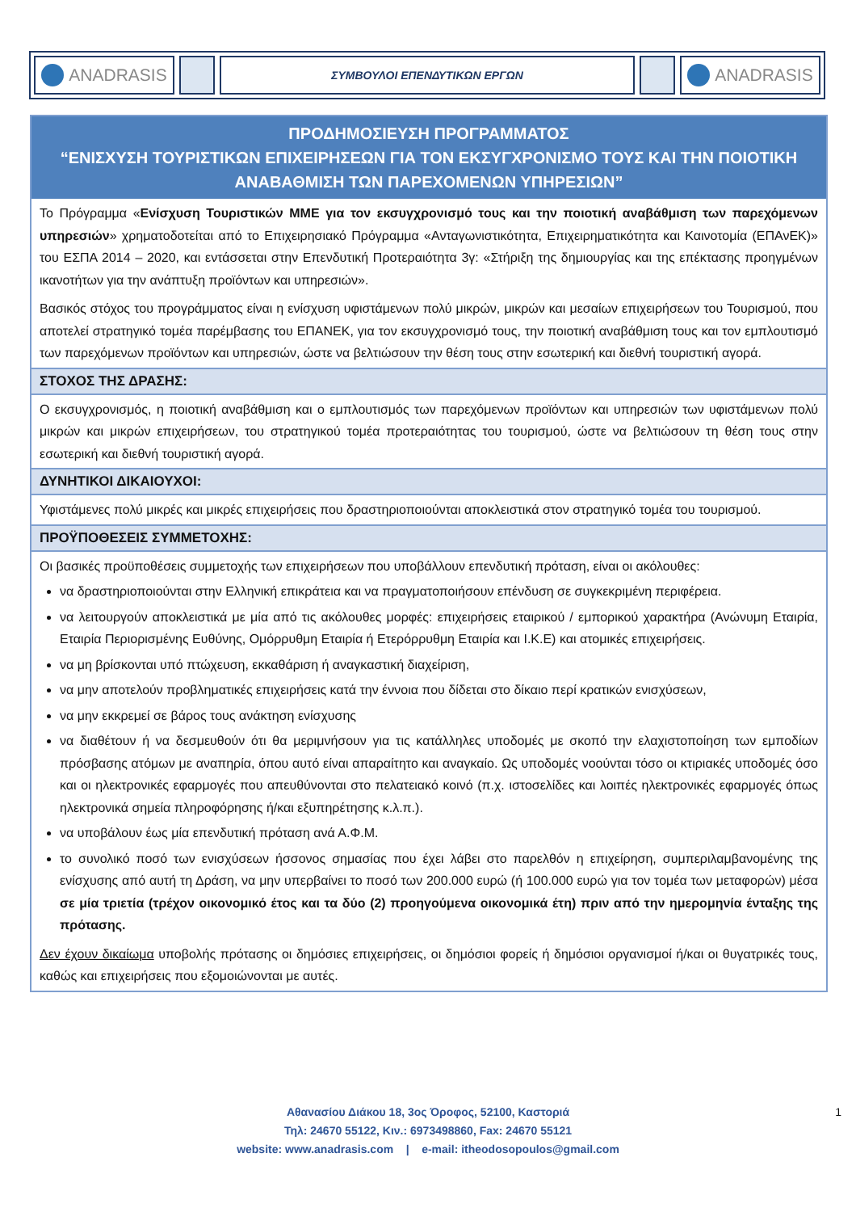ANADRASIS
ΣΥΜΒΟΥΛΟΙ ΕΠΕΝΔΥΤΙΚΩΝ ΕΡΓΩΝ
ANADRASIS
ΠΡΟΔΗΜΟΣΙΕΥΣΗ ΠΡΟΓΡΑΜΜΑΤΟΣ
“ΕΝΙΣΧΥΣΗ ΤΟΥΡΙΣΤΙΚΩΝ ΕΠΙΧΕΙΡΗΣΕΩΝ ΓΙΑ ΤΟΝ ΕΚΣΥΓΧΡΟΝΙΣΜΟ ΤΟΥΣ ΚΑΙ ΤΗΝ ΠΟΙΟΤΙΚΗ ΑΝΑΒΑΘΜΙΣΗ ΤΩΝ ΠΑΡΕΧΟΜΕΝΩΝ ΥΠΗΡΕΣΙΩΝ”
Το Πρόγραμμα «Ενίσχυση Τουριστικών ΜΜΕ για τον εκσυγχρονισμό τους και την ποιοτική αναβάθμιση των παρεχόμενων υπηρεσιών» χρηματοδοτείται από το Επιχειρησιακό Πρόγραμμα «Ανταγωνιστικότητα, Επιχειρηματικότητα και Καινοτομία (ΕΠΑνΕΚ)» του ΕΣΠΑ 2014 – 2020, και εντάσσεται στην Επενδυτική Προτεραιότητα 3γ: «Στήριξη της δημιουργίας και της επέκτασης προηγμένων ικανοτήτων για την ανάπτυξη προϊόντων και υπηρεσιών».
Βασικός στόχος του προγράμματος είναι η ενίσχυση υφιστάμενων πολύ μικρών, μικρών και μεσαίων επιχειρήσεων του Τουρισμού, που αποτελεί στρατηγικό τομέα παρέμβασης του ΕΠΑΝΕΚ, για τον εκσυγχρονισμό τους, την ποιοτική αναβάθμιση τους και τον εμπλουτισμό των παρεχόμενων προϊόντων και υπηρεσιών, ώστε να βελτιώσουν την θέση τους στην εσωτερική και διεθνή τουριστική αγορά.
ΣΤΟΧΟΣ ΤΗΣ ΔΡΑΣΗΣ:
Ο εκσυγχρονισμός, η ποιοτική αναβάθμιση και ο εμπλουτισμός των παρεχόμενων προϊόντων και υπηρεσιών των υφιστάμενων πολύ μικρών και μικρών επιχειρήσεων, του στρατηγικού τομέα προτεραιότητας του τουρισμού, ώστε να βελτιώσουν τη θέση τους στην εσωτερική και διεθνή τουριστική αγορά.
ΔΥΝΗΤΙΚΟΙ ΔΙΚΑΙΟΥΧΟΙ:
Υφιστάμενες πολύ μικρές και μικρές επιχειρήσεις που δραστηριοποιούνται αποκλειστικά στον στρατηγικό τομέα του τουρισμού.
ΠΡΟΫΠΟΘΕΣΕΙΣ ΣΥΜΜΕΤΟΧΗΣ:
Οι βασικές προϋποθέσεις συμμετοχής των επιχειρήσεων που υποβάλλουν επενδυτική πρόταση, είναι οι ακόλουθες:
να δραστηριοποιούνται στην Ελληνική επικράτεια και να πραγματοποιήσουν επένδυση σε συγκεκριμένη περιφέρεια.
να λειτουργούν αποκλειστικά με μία από τις ακόλουθες μορφές: επιχειρήσεις εταιρικού / εμπορικού χαρακτήρα (Ανώνυμη Εταιρία, Εταιρία Περιορισμένης Ευθύνης, Ομόρρυθμη Εταιρία ή Ετερόρρυθμη Εταιρία και Ι.Κ.Ε) και ατομικές επιχειρήσεις.
να μη βρίσκονται υπό πτώχευση, εκκαθάριση ή αναγκαστική διαχείριση,
να μην αποτελούν προβληματικές επιχειρήσεις κατά την έννοια που δίδεται στο δίκαιο περί κρατικών ενισχύσεων,
να μην εκκρεμεί σε βάρος τους ανάκτηση ενίσχυσης
να διαθέτουν ή να δεσμευθούν ότι θα μεριμνήσουν για τις κατάλληλες υποδομές με σκοπό την ελαχιστοποίηση των εμποδίων πρόσβασης ατόμων με αναπηρία, όπου αυτό είναι απαραίτητο και αναγκαίο. Ως υποδομές νοούνται τόσο οι κτιριακές υποδομές όσο και οι ηλεκτρονικές εφαρμογές που απευθύνονται στο πελατειακό κοινό (π.χ. ιστοσελίδες και λοιπές ηλεκτρονικές εφαρμογές όπως ηλεκτρονικά σημεία πληροφόρησης ή/και εξυπηρέτησης κ.λ.π.).
να υποβάλουν έως μία επενδυτική πρόταση ανά Α.Φ.Μ.
το συνολικό ποσό των ενισχύσεων ήσσονος σημασίας που έχει λάβει στο παρελθόν η επιχείρηση, συμπεριλαμβανομένης της ενίσχυσης από αυτή τη Δράση, να μην υπερβαίνει το ποσό των 200.000 ευρώ (ή 100.000 ευρώ για τον τομέα των μεταφορών) μέσα σε μία τριετία (τρέχον οικονομικό έτος και τα δύο (2) προηγούμενα οικονομικά έτη) πριν από την ημερομηνία ένταξης της πρότασης.
Δεν έχουν δικαίωμα υποβολής πρότασης οι δημόσιες επιχειρήσεις, οι δημόσιοι φορείς ή δημόσιοι οργανισμοί ή/και οι θυγατρικές τους, καθώς και επιχειρήσεις που εξομοιώνονται με αυτές.
Αθανασίου Διάκου 18, 3ος Όροφος, 52100, Καστοριά
Τηλ: 24670 55122, Κιν.: 6973498860, Fax: 24670 55121
website: www.anadrasis.com | e-mail: itheodosopoulos@gmail.com
1